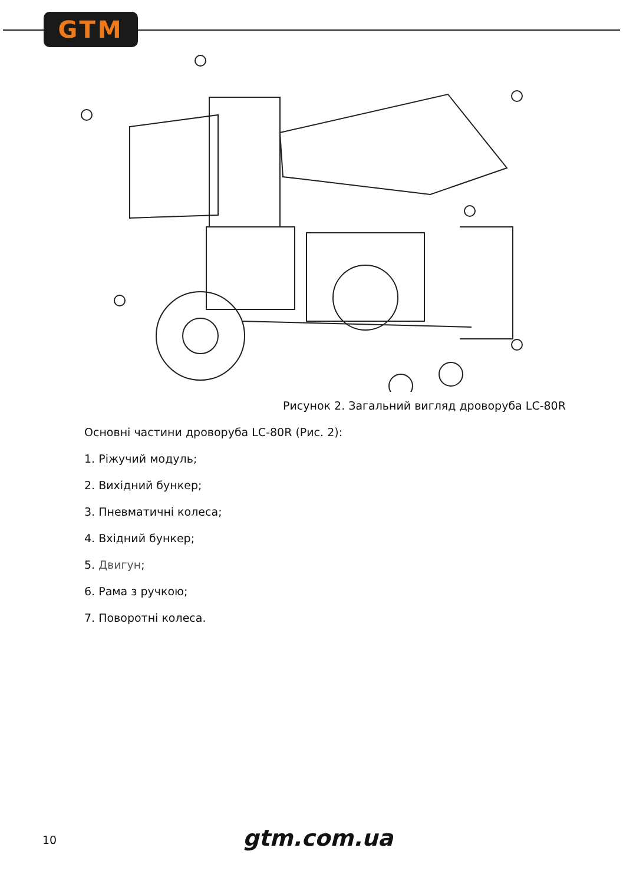GTM
Рисунок 2. Загальний вигляд дроворуба LC-80R
Основні частини дроворуба LC-80R (Рис. 2):
1. Ріжучий модуль;
2. Вихідний бункер;
3. Пневматичні колеса;
4. Вхідний бункер;
5. Двигун;
6. Рама з ручкою;
7. Поворотні колеса.
10 gtm.com.ua